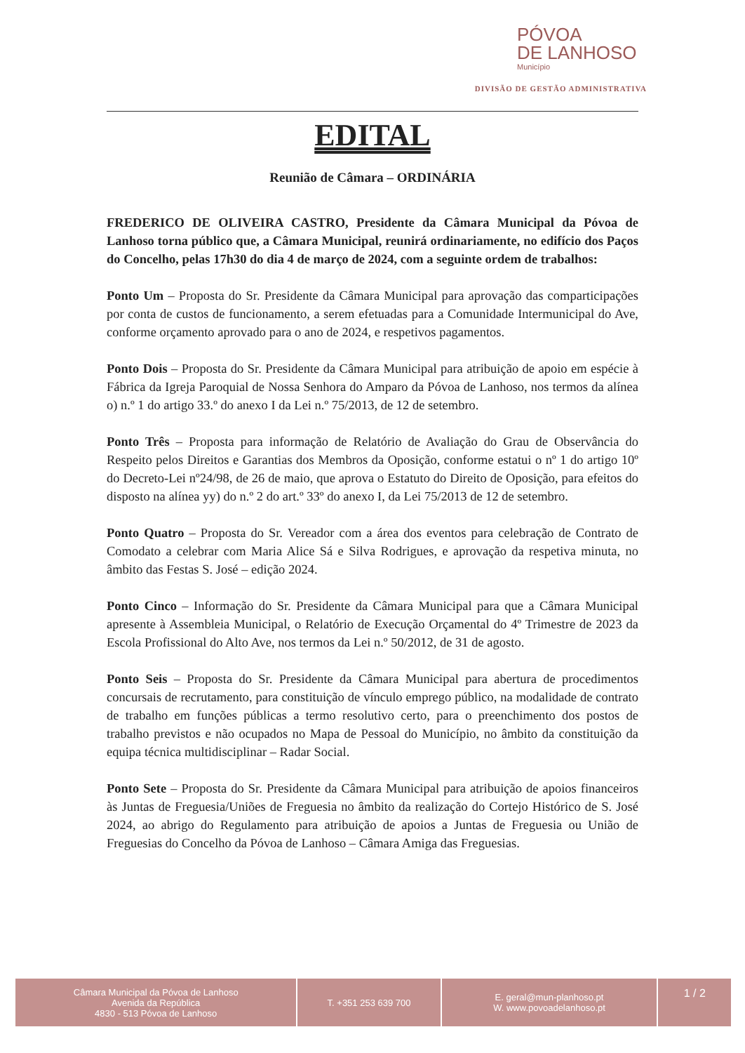PÓVOA
DE LANHOSO
Município
DIVISÃO DE GESTÃO ADMINISTRATIVA
EDITAL
Reunião de Câmara – ORDINÁRIA
FREDERICO DE OLIVEIRA CASTRO, Presidente da Câmara Municipal da Póvoa de Lanhoso torna público que, a Câmara Municipal, reunirá ordinariamente, no edifício dos Paços do Concelho, pelas 17h30 do dia 4 de março de 2024, com a seguinte ordem de trabalhos:
Ponto Um – Proposta do Sr. Presidente da Câmara Municipal para aprovação das comparticipações por conta de custos de funcionamento, a serem efetuadas para a Comunidade Intermunicipal do Ave, conforme orçamento aprovado para o ano de 2024, e respetivos pagamentos.
Ponto Dois – Proposta do Sr. Presidente da Câmara Municipal para atribuição de apoio em espécie à Fábrica da Igreja Paroquial de Nossa Senhora do Amparo da Póvoa de Lanhoso, nos termos da alínea o) n.º 1 do artigo 33.º do anexo I da Lei n.º 75/2013, de 12 de setembro.
Ponto Três – Proposta para informação de Relatório de Avaliação do Grau de Observância do Respeito pelos Direitos e Garantias dos Membros da Oposição, conforme estatui o nº 1 do artigo 10º do Decreto-Lei nº24/98, de 26 de maio, que aprova o Estatuto do Direito de Oposição, para efeitos do disposto na alínea yy) do n.º 2 do art.º 33º do anexo I, da Lei 75/2013 de 12 de setembro.
Ponto Quatro – Proposta do Sr. Vereador com a área dos eventos para celebração de Contrato de Comodato a celebrar com Maria Alice Sá e Silva Rodrigues, e aprovação da respetiva minuta, no âmbito das Festas S. José – edição 2024.
Ponto Cinco – Informação do Sr. Presidente da Câmara Municipal para que a Câmara Municipal apresente à Assembleia Municipal, o Relatório de Execução Orçamental do 4º Trimestre de 2023 da Escola Profissional do Alto Ave, nos termos da Lei n.º 50/2012, de 31 de agosto.
Ponto Seis – Proposta do Sr. Presidente da Câmara Municipal para abertura de procedimentos concursais de recrutamento, para constituição de vínculo emprego público, na modalidade de contrato de trabalho em funções públicas a termo resolutivo certo, para o preenchimento dos postos de trabalho previstos e não ocupados no Mapa de Pessoal do Município, no âmbito da constituição da equipa técnica multidisciplinar – Radar Social.
Ponto Sete – Proposta do Sr. Presidente da Câmara Municipal para atribuição de apoios financeiros às Juntas de Freguesia/Uniões de Freguesia no âmbito da realização do Cortejo Histórico de S. José 2024, ao abrigo do Regulamento para atribuição de apoios a Juntas de Freguesia ou União de Freguesias do Concelho da Póvoa de Lanhoso – Câmara Amiga das Freguesias.
Câmara Municipal da Póvoa de Lanhoso
Avenida da República
4830 - 513 Póvoa de Lanhoso
T. +351 253 639 700 E. geral@mun-planhoso.pt
W. www.povoadelanhoso.pt
1 / 2